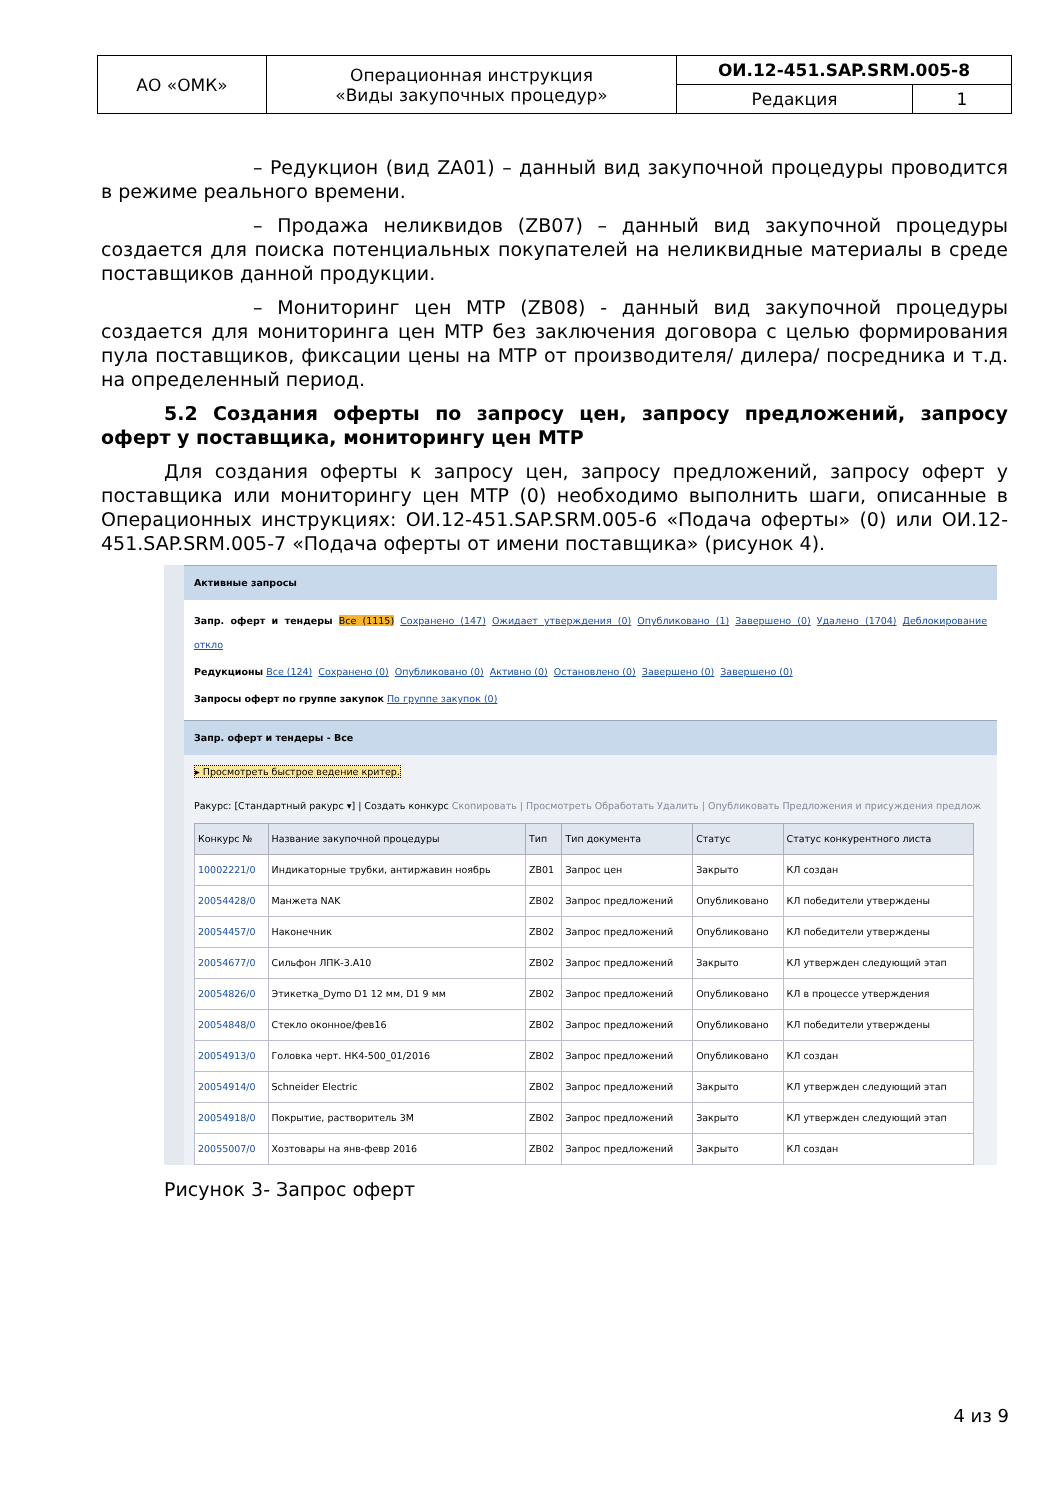| АО «ОМК» | Операционная инструкция «Виды закупочных процедур» | ОИ.12-451.SAP.SRM.005-8 | |
| | | Редакция | 1 |
– Редукцион (вид ZA01) – данный вид закупочной процедуры проводится в режиме реального времени.
– Продажа неликвидов (ZB07) – данный вид закупочной процедуры создается для поиска потенциальных покупателей на неликвидные материалы в среде поставщиков данной продукции.
– Мониторинг цен МТР (ZB08) - данный вид закупочной процедуры создается для мониторинга цен МТР без заключения договора с целью формирования пула поставщиков, фиксации цены на МТР от производителя/ дилера/ посредника и т.д. на определенный период.
5.2 Создания оферты по запросу цен, запросу предложений, запросу оферт у поставщика, мониторингу цен МТР
Для создания оферты к запросу цен, запросу предложений, запросу оферт у поставщика или мониторингу цен МТР (0) необходимо выполнить шаги, описанные в Операционных инструкциях: ОИ.12-451.SAP.SRM.005-6 «Подача оферты» (0) или ОИ.12-451.SAP.SRM.005-7 «Подача оферты от имени поставщика» (рисунок 4).
Активные запросы
Запр. оферт и тендеры Все (1115) Сохранено (147) Ожидает утверждения (0) Опубликовано (1) Завершено (0) Удалено (1704) Деблокирование откло
Редукционы Все (124) Сохранено (0) Опубликовано (0) Активно (0) Остановлено (0) Завершено (0) Завершено (0)
Запросы оферт по группе закупок По группе закупок (0)
Запр. оферт и тендеры - Все
▸ Просмотреть быстрое ведение критер.
Ракурс: [Стандартный ракурс ▾] | Создать конкурс Скопировать | Просмотреть Обработать Удалить | Опубликовать Предложения и присуждения предлож
| Конкурс № | Название закупочной процедуры | Тип | Тип документа | Статус | Статус конкурентного листа |
| --- | --- | --- | --- | --- | --- |
| 10002221/0 | Индикаторные трубки, антиржавин ноябрь | ZB01 | Запрос цен | Закрыто | КЛ создан |
| 20054428/0 | Манжета NAK | ZB02 | Запрос предложений | Опубликовано | КЛ победители утверждены |
| 20054457/0 | Наконечник | ZB02 | Запрос предложений | Опубликовано | КЛ победители утверждены |
| 20054677/0 | Сильфон ЛПК-3.А10 | ZB02 | Запрос предложений | Закрыто | КЛ утвержден следующий этап |
| 20054826/0 | Этикетка_Dymo D1 12 мм, D1 9 мм | ZB02 | Запрос предложений | Опубликовано | КЛ в процессе утверждения |
| 20054848/0 | Стекло оконное/фев16 | ZB02 | Запрос предложений | Опубликовано | КЛ победители утверждены |
| 20054913/0 | Головка черт. НК4-500_01/2016 | ZB02 | Запрос предложений | Опубликовано | КЛ создан |
| 20054914/0 | Schneider Electric | ZB02 | Запрос предложений | Закрыто | КЛ утвержден следующий этап |
| 20054918/0 | Покрытие, растворитель 3М | ZB02 | Запрос предложений | Закрыто | КЛ утвержден следующий этап |
| 20055007/0 | Хозтовары на янв-февр 2016 | ZB02 | Запрос предложений | Закрыто | КЛ создан |
Рисунок 3- Запрос оферт
4 из 9